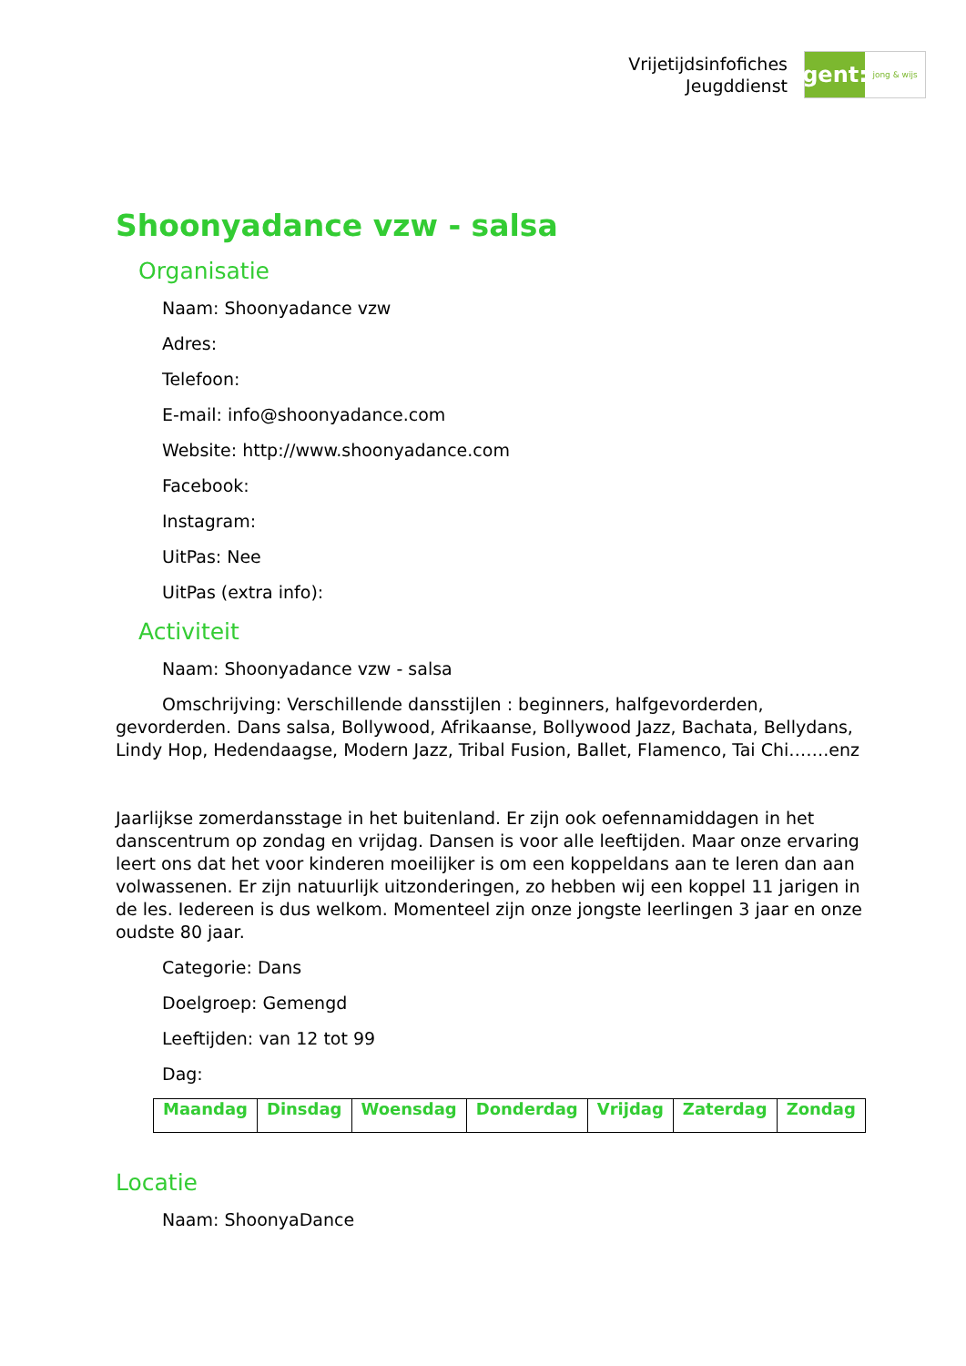Vrijetijdsinfofiches
Jeugddienst
gent:
jong & wijs
Shoonyadance vzw - salsa
Organisatie
Naam: Shoonyadance vzw
Adres:
Telefoon:
E-mail: info@shoonyadance.com
Website: http://www.shoonyadance.com
Facebook:
Instagram:
UitPas: Nee
UitPas (extra info):
Activiteit
Naam: Shoonyadance vzw - salsa
Omschrijving: Verschillende dansstijlen : beginners, halfgevorderden, gevorderden. Dans salsa, Bollywood, Afrikaanse, Bollywood Jazz, Bachata, Bellydans, Lindy Hop, Hedendaagse, Modern Jazz, Tribal Fusion, Ballet, Flamenco, Tai Chi…….enz
Jaarlijkse zomerdansstage in het buitenland. Er zijn ook oefennamiddagen in het danscentrum op zondag en vrijdag. Dansen is voor alle leeftijden. Maar onze ervaring leert ons dat het voor kinderen moeilijker is om een koppeldans aan te leren dan aan volwassenen. Er zijn natuurlijk uitzonderingen, zo hebben wij een koppel 11 jarigen in de les. Iedereen is dus welkom. Momenteel zijn onze jongste leerlingen 3 jaar en onze oudste 80 jaar.
Categorie: Dans
Doelgroep: Gemengd
Leeftijden: van 12 tot 99
Dag:
| Maandag | Dinsdag | Woensdag | Donderdag | Vrijdag | Zaterdag | Zondag |
Locatie
Naam: ShoonyaDance